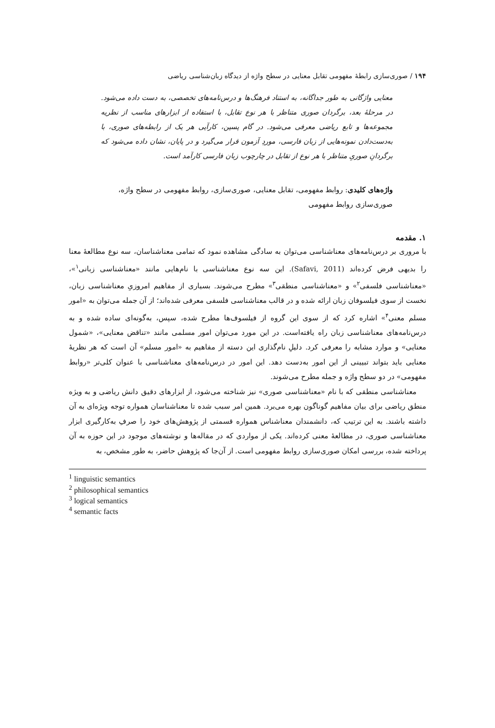۱۹۴ / صوری‌سازی رابطهٔ مفهومی تقابل معنایی در سطح واژه از دیدگاه زبان‌شناسی ریاضی
معنایی واژگانی به طور جداگانه، به استناد فرهنگ‌ها و درس‌نامه‌های تخصصی، به دست داده می‌شود. در مرحلهٔ بعد، برگردان صوری متناظر با هر نوع تقابل، با استفاده از ابزارهای مناسب از نظریه مجموعه‌ها و تابع ریاضی معرفی می‌شود. در گام پسین، کارآیی هر یک از رابطه‌های صوری، با به‌دست‌دادن نمونه‌هایی از زبان فارسی، موردِ آزمون قرار می‌گیرد و در پایان، نشان داده می‌شود که برگردانِ صوریِ متناظر با هر نوع از تقابل در چارچوب زبان فارسی کارآمد است.
واژه‌های کلیدی: روابط مفهومی، تقابل معنایی، صوری‌سازی، روابط مفهومی در سطح واژه، صوری‌سازی روابط مفهومی
۱. مقدمه
با مروری بر درس‌نامه‌های معناشناسی می‌توان به سادگی مشاهده نمود که تمامی معناشناسان، سه نوع مطالعهٔ معنا را بدیهی فرض کرده‌اند (Safavi, 2011). این سه نوع معناشناسی با نام‌هایی مانند «معناشناسی زبانی<sup>۱</sup>»، «معناشناسی فلسفی<sup>۲</sup>» و «معناشناسی منطقی<sup>۳</sup>» مطرح می‌شوند. بسیاری از مفاهیم امروزیِ معناشناسی زبان، نخست از سوی فیلسوفان زبان ارائه شده و در قالب معناشناسی فلسفی معرفی شده‌اند؛ از آن جمله می‌توان به «امور مسلم معنی<sup>۴</sup>» اشاره کرد که از سوی این گروه از فیلسوف‌ها مطرح شده، سپس، به‌گونه‌ای ساده شده و به درس‌نامه‌های معناشناسی زبان راه یافته‌است. در این مورد می‌توان امور مسلمی مانند «تناقض معنایی»، «شمول معنایی» و موارد مشابه را معرفی کرد. دلیلِ نام‌گذاری این دسته از مفاهیم به «امور مسلم» آن است که هر نظریهٔ معنایی باید بتواند تبیینی از این امور به‌دست دهد. این امور در درس‌نامه‌های معناشناسی با عنوان کلی‌تر «روابط مفهومی» در دو سطح واژه و جمله مطرح می‌شوند.
معناشناسی منطقی که با نام «معناشناسی صوری» نیز شناخته می‌شود، از ابزارهای دقیق دانش ریاضی و به ویژه منطق ریاضی برای بیان مفاهیم گوناگون بهره می‌برد. همین امر سبب شده تا معناشناسان همواره توجه ویژه‌ای به آن داشته باشند. به این ترتیب که، دانشمندان معناشناس همواره قسمتی از پژوهش‌های خود را صرفِ به‌کارگیری ابزار معناشناسی صوری، در مطالعهٔ معنی کرده‌اند. یکی از مواردی که در مقاله‌ها و نوشته‌های موجود در این حوزه به آن پرداخته شده، بررسی امکان صوری‌سازی روابط مفهومی است. از آن‌جا که پژوهش حاضر، به طور مشخص، به
<sup>1</sup> linguistic semantics
<sup>2</sup> philosophical semantics
<sup>3</sup> logical semantics
<sup>4</sup> semantic facts